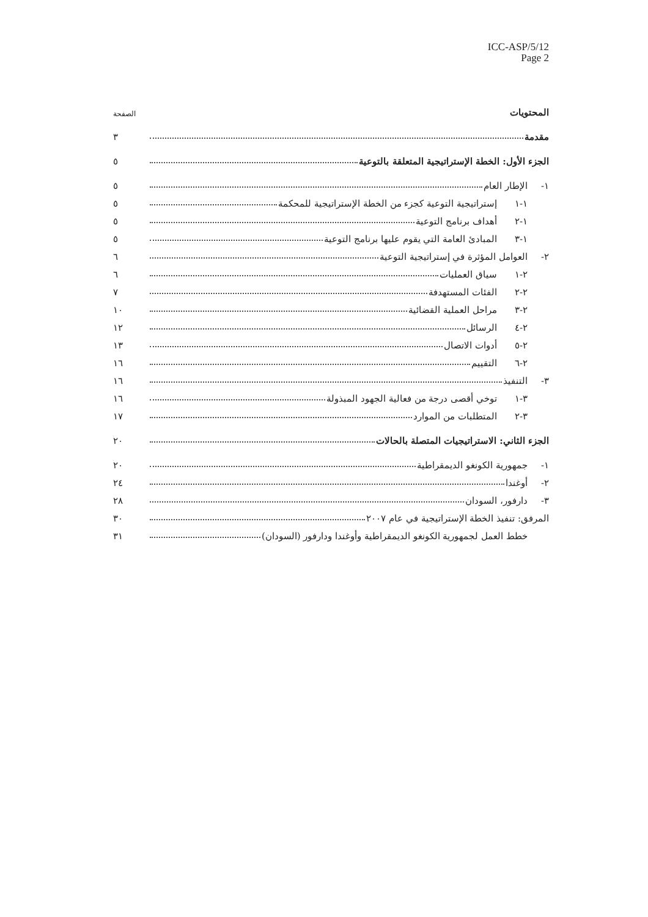ICC-ASP/5/12
Page 2
| المحتويات | | | الصفحة |
| مقدمة | | | ٣ |
| الجزء الأول: الخطة الإستراتيجية المتعلقة بالتوعية | | | ٥ |
| ١- | الإطار العام | | ٥ |
| | ١-١ | إستراتيجية التوعية كجزء من الخطة الإستراتيجية للمحكمة | ٥ |
| | ١-٢ | أهداف برنامج التوعية | ٥ |
| | ١-٣ | المبادئ العامة التي يقوم عليها برنامج التوعية | ٥ |
| ٢- | العوامل المؤثرة في إستراتيجية التوعية | | ٦ |
| | ٢-١ | سياق العمليات | ٦ |
| | ٢-٢ | الفئات المستهدفة | ٧ |
| | ٢-٣ | مراحل العملية القضائية | ١٠ |
| | ٢-٤ | الرسائل | ١٢ |
| | ٢-٥ | أدوات الاتصال | ١٣ |
| | ٢-٦ | التقييم | ١٦ |
| ٣- | التنفيذ | | ١٦ |
| | ٣-١ | توخي أقصى درجة من فعالية الجهود المبذولة | ١٦ |
| | ٣-٢ | المتطلبات من الموارد | ١٧ |
| الجزء الثاني: الاستراتيجيات المتصلة بالحالات | | | ٢٠ |
| ١- | جمهورية الكونغو الديمقراطية | | ٢٠ |
| ٢- | أوغندا | | ٢٤ |
| ٣- | دارفور، السودان | | ٢٨ |
| المرفق: تنفيذ الخطة الإستراتيجية في عام ٢٠٠٧ | | | ٣٠ |
| | خطط العمل لجمهورية الكونغو الديمقراطية وأوغندا ودارفور (السودان) | | ٣١ |